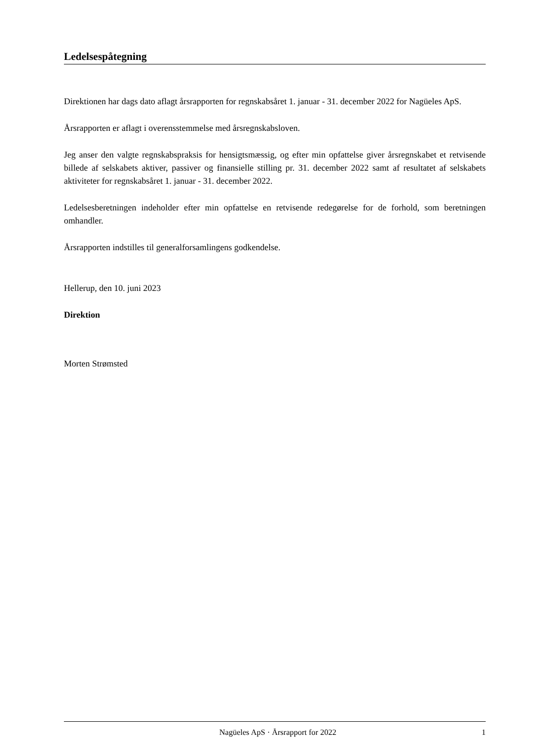Ledelsespåtegning
Direktionen har dags dato aflagt årsrapporten for regnskabsåret 1. januar - 31. december 2022 for Nagüeles ApS.
Årsrapporten er aflagt i overensstemmelse med årsregnskabsloven.
Jeg anser den valgte regnskabspraksis for hensigtsmæssig, og efter min opfattelse giver årsregnskabet et retvisende billede af selskabets aktiver, passiver og finansielle stilling pr. 31. december 2022 samt af resultatet af selskabets aktiviteter for regnskabsåret 1. januar - 31. december 2022.
Ledelsesberetningen indeholder efter min opfattelse en retvisende redegørelse for de forhold, som beretningen omhandler.
Årsrapporten indstilles til generalforsamlingens godkendelse.
Hellerup, den 10. juni 2023
Direktion
Morten Strømsted
Nagüeles ApS · Årsrapport for 2022 1